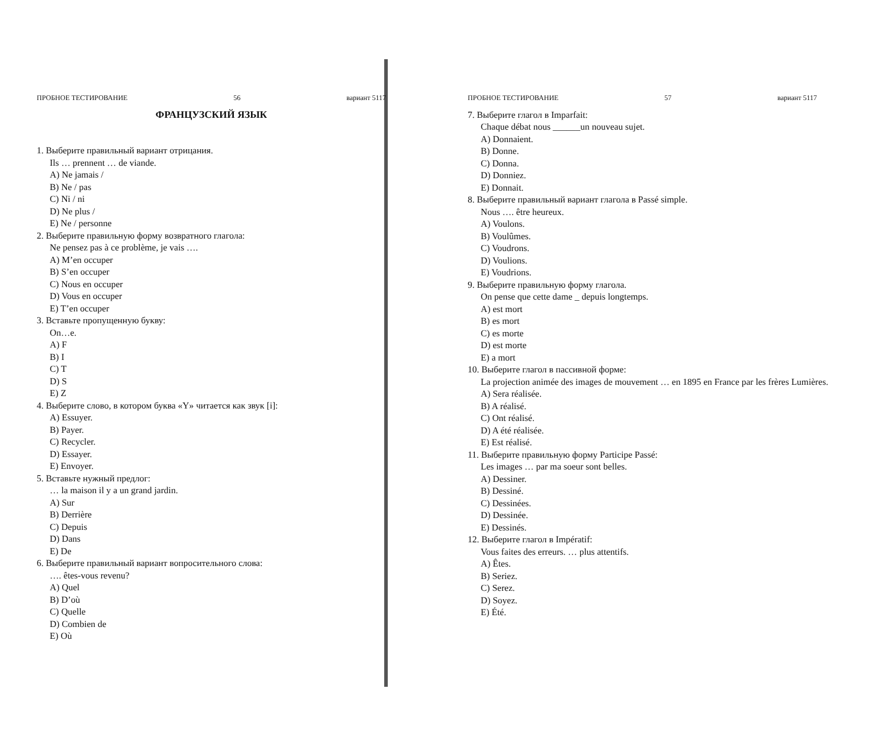ПРОБНОЕ ТЕСТИРОВАНИЕ 56 вариант 5117
ФРАНЦУЗСКИЙ ЯЗЫК
1. Выберите правильный вариант отрицания.
Ils … prennent … de viande.
A) Ne jamais /
B) Ne / pas
C) Ni / ni
D) Ne plus /
E) Ne / personne
2. Выберите правильную форму возвратного глагола:
Ne pensez pas à ce problème, je vais ….
A) M’en occuper
B) S’en occuper
C) Nous en occuper
D) Vous en occuper
E) T’en occuper
3. Вставьте пропущенную букву:
On…e.
A) F
B) I
C) T
D) S
E) Z
4. Выберите слово, в котором буква «Y» читается как звук [i]:
A) Essuyer.
B) Payer.
C) Recycler.
D) Essayer.
E) Envoyer.
5. Вставьте нужный предлог:
… la maison il y a un grand jardin.
A) Sur
B) Derrière
C) Depuis
D) Dans
E) De
6. Выберите правильный вариант вопросительного слова:
…. êtes-vous revenu?
A) Quel
B) D’où
C) Quelle
D) Combien de
E) Où
ПРОБНОЕ ТЕСТИРОВАНИЕ 57 вариант 5117
7. Выберите глагол в Imparfait:
Chaque débat nous ______un nouveau sujet.
A) Donnaient.
B) Donne.
C) Donna.
D) Donniez.
E) Donnait.
8. Выберите правильный вариант глагола в Passé simple.
Nous …. être heureux.
A) Voulons.
B) Voulûmes.
C) Voudrons.
D) Voulions.
E) Voudrions.
9. Выберите правильную форму глагола.
On pense que cette dame _ depuis longtemps.
A) est mort
B) es mort
C) es morte
D) est morte
E) a mort
10. Выберите глагол в пассивной форме:
La projection animée des images de mouvement … en 1895 en France par les frères Lumières.
A) Sera réalisée.
B) A réalisé.
C) Ont réalisé.
D) A été réalisée.
E) Est réalisé.
11. Выберите правильную форму Participe Passé:
Les images … par ma soeur sont belles.
A) Dessiner.
B) Dessiné.
C) Dessinées.
D) Dessinée.
E) Dessinés.
12. Выберите глагол в Impératif:
Vous faites des erreurs. … plus attentifs.
A) Êtes.
B) Seriez.
C) Serez.
D) Soyez.
E) Été.